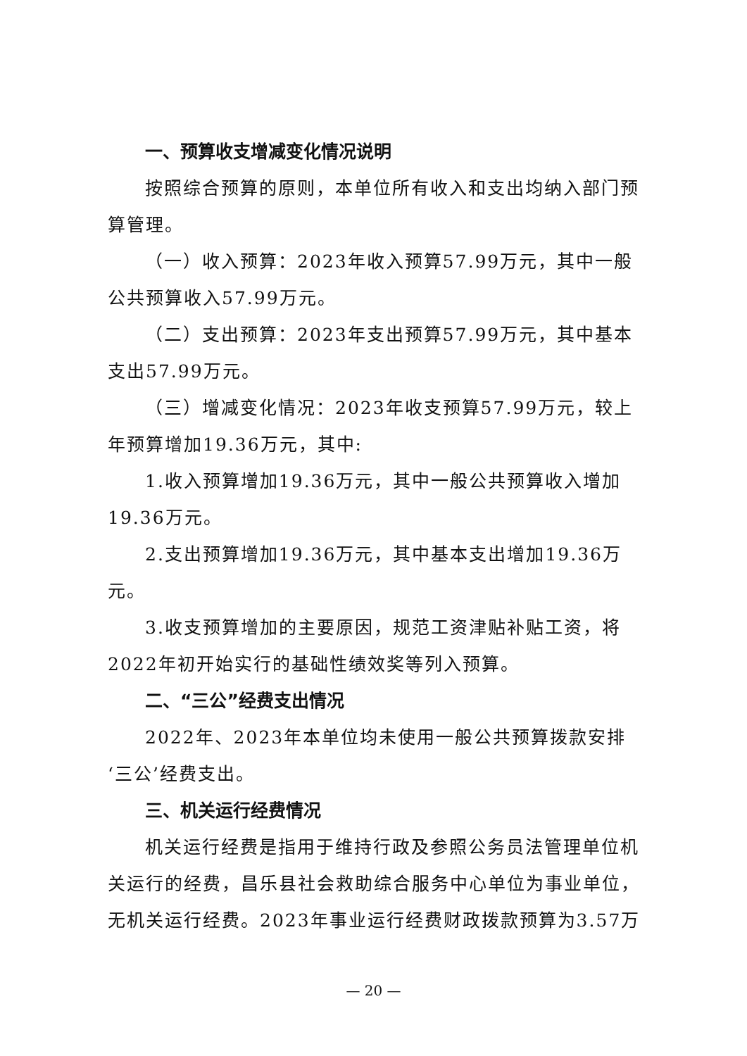一、预算收支增减变化情况说明
按照综合预算的原则，本单位所有收入和支出均纳入部门预算管理。
（一）收入预算：2023年收入预算57.99万元，其中一般公共预算收入57.99万元。
（二）支出预算：2023年支出预算57.99万元，其中基本支出57.99万元。
（三）增减变化情况：2023年收支预算57.99万元，较上年预算增加19.36万元，其中:
1.收入预算增加19.36万元，其中一般公共预算收入增加19.36万元。
2.支出预算增加19.36万元，其中基本支出增加19.36万元。
3.收支预算增加的主要原因，规范工资津贴补贴工资，将2022年初开始实行的基础性绩效奖等列入预算。
二、“三公”经费支出情况
2022年、2023年本单位均未使用一般公共预算拨款安排‘三公’经费支出。
三、机关运行经费情况
机关运行经费是指用于维持行政及参照公务员法管理单位机关运行的经费，昌乐县社会救助综合服务中心单位为事业单位，无机关运行经费。2023年事业运行经费财政拨款预算为3.57万
— 20 —